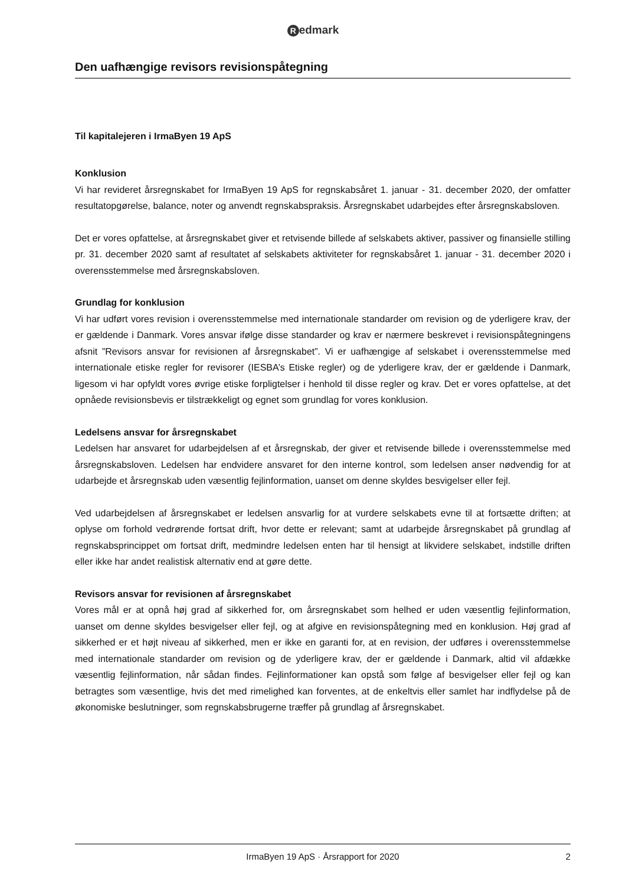Redmark
Den uafhængige revisors revisionspåtegning
Til kapitalejeren i IrmaByen 19 ApS
Konklusion
Vi har revideret årsregnskabet for IrmaByen 19 ApS for regnskabsåret 1. januar - 31. december 2020, der omfatter resultatopgørelse, balance, noter og anvendt regnskabspraksis. Årsregnskabet udarbejdes efter årsregnskabsloven.
Det er vores opfattelse, at årsregnskabet giver et retvisende billede af selskabets aktiver, passiver og finansielle stilling pr. 31. december 2020 samt af resultatet af selskabets aktiviteter for regnskabsåret 1. januar - 31. december 2020 i overensstemmelse med årsregnskabsloven.
Grundlag for konklusion
Vi har udført vores revision i overensstemmelse med internationale standarder om revision og de yderligere krav, der er gældende i Danmark. Vores ansvar ifølge disse standarder og krav er nærmere beskrevet i revisionspåtegningens afsnit ”Revisors ansvar for revisionen af årsregnskabet”. Vi er uafhængige af selskabet i overensstemmelse med internationale etiske regler for revisorer (IESBA’s Etiske regler) og de yderligere krav, der er gældende i Danmark, ligesom vi har opfyldt vores øvrige etiske forpligtelser i henhold til disse regler og krav. Det er vores opfattelse, at det opnåede revisionsbevis er tilstrækkeligt og egnet som grundlag for vores konklusion.
Ledelsens ansvar for årsregnskabet
Ledelsen har ansvaret for udarbejdelsen af et årsregnskab, der giver et retvisende billede i overensstemmelse med årsregnskabsloven. Ledelsen har endvidere ansvaret for den interne kontrol, som ledelsen anser nødvendig for at udarbejde et årsregnskab uden væsentlig fejlinformation, uanset om denne skyldes besvigelser eller fejl.
Ved udarbejdelsen af årsregnskabet er ledelsen ansvarlig for at vurdere selskabets evne til at fortsætte driften; at oplyse om forhold vedrørende fortsat drift, hvor dette er relevant; samt at udarbejde årsregnskabet på grundlag af regnskabsprincippet om fortsat drift, medmindre ledelsen enten har til hensigt at likvidere selskabet, indstille driften eller ikke har andet realistisk alternativ end at gøre dette.
Revisors ansvar for revisionen af årsregnskabet
Vores mål er at opnå høj grad af sikkerhed for, om årsregnskabet som helhed er uden væsentlig fejlinformation, uanset om denne skyldes besvigelser eller fejl, og at afgive en revisionspåtegning med en konklusion. Høj grad af sikkerhed er et højt niveau af sikkerhed, men er ikke en garanti for, at en revision, der udføres i overensstemmelse med internationale standarder om revision og de yderligere krav, der er gældende i Danmark, altid vil afdække væsentlig fejlinformation, når sådan findes. Fejlinformationer kan opstå som følge af besvigelser eller fejl og kan betragtes som væsentlige, hvis det med rimelighed kan forventes, at de enkeltvis eller samlet har indflydelse på de økonomiske beslutninger, som regnskabsbrugerne træffer på grundlag af årsregnskabet.
IrmaByen 19 ApS · Årsrapport for 2020 2